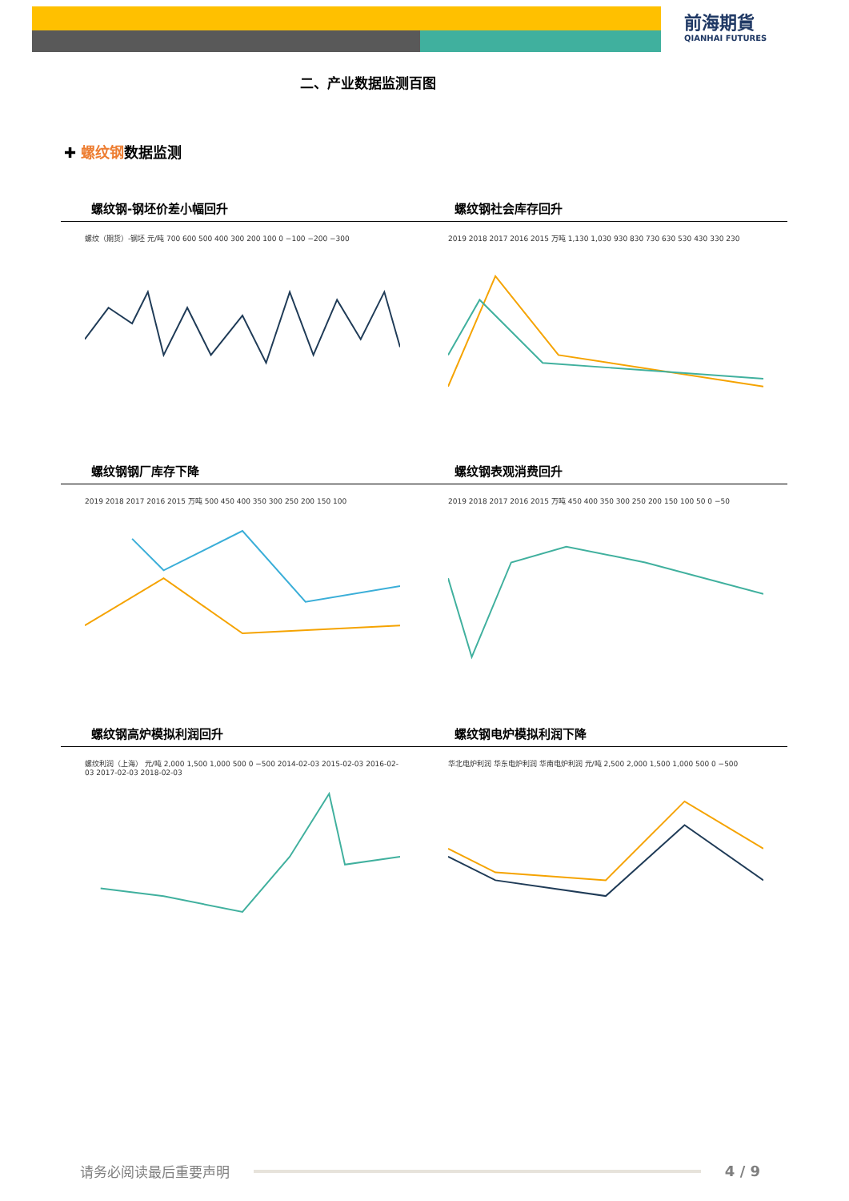前海期貨
QIANHAI FUTURES
二、产业数据监测百图
✚ 螺纹钢数据监测
螺纹钢-钢坯价差小幅回升
螺纹（期货）-钢坯 元/吨 700 600 500 400 300 200 100 0 −100 −200 −300
螺纹钢社会库存回升
2019 2018 2017 2016 2015 万吨 1,130 1,030 930 830 730 630 530 430 330 230
螺纹钢钢厂库存下降
2019 2018 2017 2016 2015 万吨 500 450 400 350 300 250 200 150 100
螺纹钢表观消费回升
2019 2018 2017 2016 2015 万吨 450 400 350 300 250 200 150 100 50 0 −50
螺纹钢高炉模拟利润回升
螺纹利润（上海） 元/吨 2,000 1,500 1,000 500 0 −500 2014-02-03 2015-02-03 2016-02-03 2017-02-03 2018-02-03
螺纹钢电炉模拟利润下降
华北电炉利润 华东电炉利润 华南电炉利润 元/吨 2,500 2,000 1,500 1,000 500 0 −500
请务必阅读最后重要声明 4 / 9